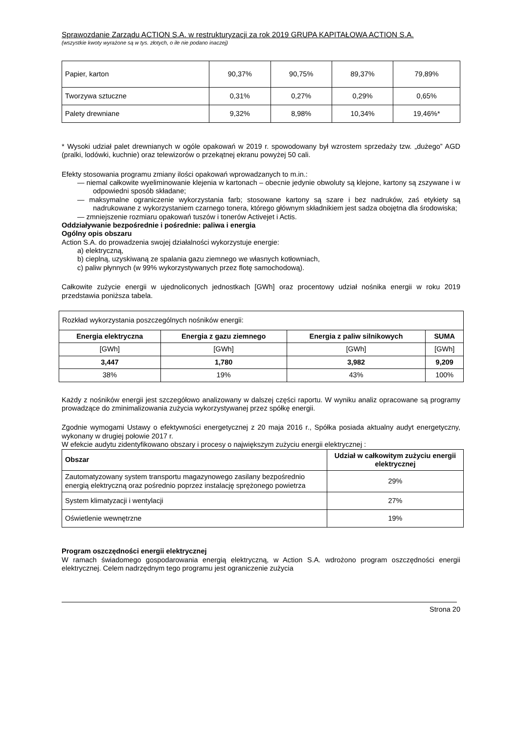Sprawozdanie Zarządu ACTION S.A. w restrukturyzacji za rok 2019 GRUPA KAPITAŁOWA ACTION S.A.
(wszystkie kwoty wyrażone są w tys. złotych, o ile nie podano inaczej)
| Papier, karton | 90,37% | 90,75% | 89,37% | 79,89% |
| Tworzywa sztuczne | 0,31% | 0,27% | 0,29% | 0,65% |
| Palety drewniane | 9,32% | 8,98% | 10,34% | 19,46%* |
* Wysoki udział palet drewnianych w ogóle opakowań w 2019 r. spowodowany był wzrostem sprzedaży tzw. „dużego” AGD (pralki, lodówki, kuchnie) oraz telewizorów o przekątnej ekranu powyżej 50 cali.
Efekty stosowania programu zmiany ilości opakowań wprowadzanych to m.in.:
— niemal całkowite wyeliminowanie klejenia w kartonach – obecnie jedynie obwoluty są klejone, kartony są zszywane i w odpowiedni sposób składane;
— maksymalne ograniczenie wykorzystania farb; stosowane kartony są szare i bez nadruków, zaś etykiety są nadrukowane z wykorzystaniem czarnego tonera, którego głównym składnikiem jest sadza obojętna dla środowiska;
— zmniejszenie rozmiaru opakowań tuszów i tonerów Activejet i Actis.
Oddziaływanie bezpośrednie i pośrednie: paliwa i energia
Ogólny opis obszaru
Action S.A. do prowadzenia swojej działalności wykorzystuje energie:
a) elektryczną,
b) cieplną, uzyskiwaną ze spalania gazu ziemnego we własnych kotłowniach,
c) paliw płynnych (w 99% wykorzystywanych przez flotę samochodową).
Całkowite zużycie energii w ujednoliconych jednostkach [GWh] oraz procentowy udział nośnika energii w roku 2019 przedstawia poniższa tabela.
| Rozkład wykorzystania poszczególnych nośników energii: | | | |
| Energia elektryczna | Energia z gazu ziemnego | Energia z paliw silnikowych | SUMA |
| [GWh] | [GWh] | [GWh] | [GWh] |
| 3,447 | 1,780 | 3,982 | 9,209 |
| 38% | 19% | 43% | 100% |
Każdy z nośników energii jest szczegółowo analizowany w dalszej części raportu. W wyniku analiz opracowane są programy prowadzące do zminimalizowania zużycia wykorzystywanej przez spółkę energii.
Zgodnie wymogami Ustawy o efektywności energetycznej z 20 maja 2016 r., Spółka posiada aktualny audyt energetyczny, wykonany w drugiej połowie 2017 r.
W efekcie audytu zidentyfikowano obszary i procesy o największym zużyciu energii elektrycznej :
| Obszar | Udział w całkowitym zużyciu energii elektrycznej |
| --- | --- |
| Zautomatyzowany system transportu magazynowego zasilany bezpośrednio energią elektryczną oraz pośrednio poprzez instalację sprężonego powietrza | 29% |
| System klimatyzacji i wentylacji | 27% |
| Oświetlenie wewnętrzne | 19% |
Program oszczędności energii elektrycznej
W ramach świadomego gospodarowania energią elektryczną, w Action S.A. wdrożono program oszczędności energii elektrycznej. Celem nadrzędnym tego programu jest ograniczenie zużycia
Strona 20